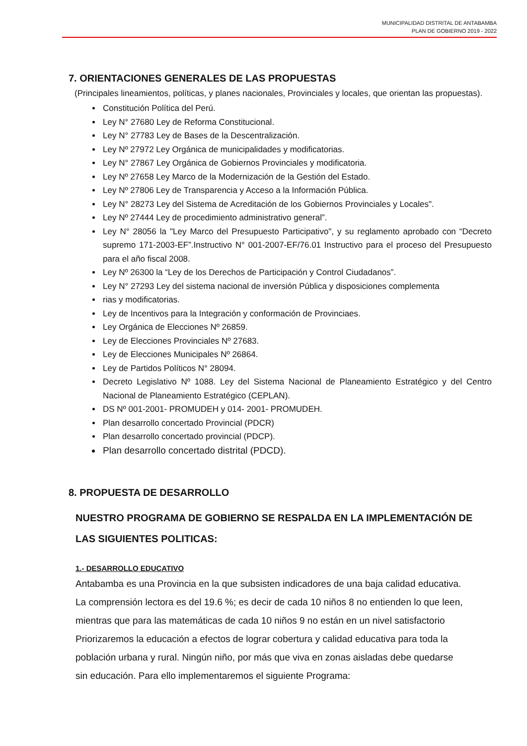MUNICIPALIDAD DISTRITAL DE ANTABAMBA
PLAN DE GOBIERNO 2019 - 2022
7. ORIENTACIONES GENERALES DE LAS PROPUESTAS
(Principales lineamientos, políticas, y planes nacionales, Provinciales y locales, que orientan las propuestas).
Constitución Política del Perú.
Ley N° 27680 Ley de Reforma Constitucional.
Ley N° 27783 Ley de Bases de la Descentralización.
Ley Nº 27972 Ley Orgánica de municipalidades y modificatorias.
Ley N° 27867 Ley Orgánica de Gobiernos Provinciales y modificatoria.
Ley Nº 27658 Ley Marco de la Modernización de la Gestión del Estado.
Ley Nº 27806 Ley de Transparencia y Acceso a la Información Pública.
Ley N° 28273 Ley del Sistema de Acreditación de los Gobiernos Provinciales y Locales".
Ley Nº 27444 Ley de procedimiento administrativo general”.
Ley N° 28056 la "Ley Marco del Presupuesto Participativo", y su reglamento aprobado con “Decreto supremo 171-2003-EF”.Instructivo N° 001-2007-EF/76.01 Instructivo para el proceso del Presupuesto para el año fiscal 2008.
Ley Nº 26300 la “Ley de los Derechos de Participación y Control Ciudadanos”.
Ley N° 27293 Ley del sistema nacional de inversión Pública y disposiciones complementa
rias y modificatorias.
Ley de Incentivos para la Integración y conformación de Provinciaes.
Ley Orgánica de Elecciones Nº 26859.
Ley de Elecciones Provinciales Nº 27683.
Ley de Elecciones Municipales Nº 26864.
Ley de Partidos Políticos N° 28094.
Decreto Legislativo Nº 1088. Ley del Sistema Nacional de Planeamiento Estratégico y del Centro Nacional de Planeamiento Estratégico (CEPLAN).
DS Nº 001-2001- PROMUDEH y 014- 2001- PROMUDEH.
Plan desarrollo concertado Provincial (PDCR)
Plan desarrollo concertado provincial (PDCP).
Plan desarrollo concertado distrital (PDCD).
8. PROPUESTA DE DESARROLLO
NUESTRO PROGRAMA DE GOBIERNO SE RESPALDA EN LA IMPLEMENTACIÓN DE LAS SIGUIENTES POLITICAS:
1.- DESARROLLO EDUCATIVO
Antabamba es una Provincia en la que subsisten indicadores de una baja calidad educativa. La comprensión lectora es del 19.6 %; es decir de cada 10 niños 8 no entienden lo que leen, mientras que para las matemáticas de cada 10 niños 9 no están en un nivel satisfactorio
Priorizaremos la educación a efectos de lograr cobertura y calidad educativa para toda la población urbana y rural. Ningún niño, por más que viva en zonas aisladas debe quedarse sin educación. Para ello implementaremos el siguiente Programa: